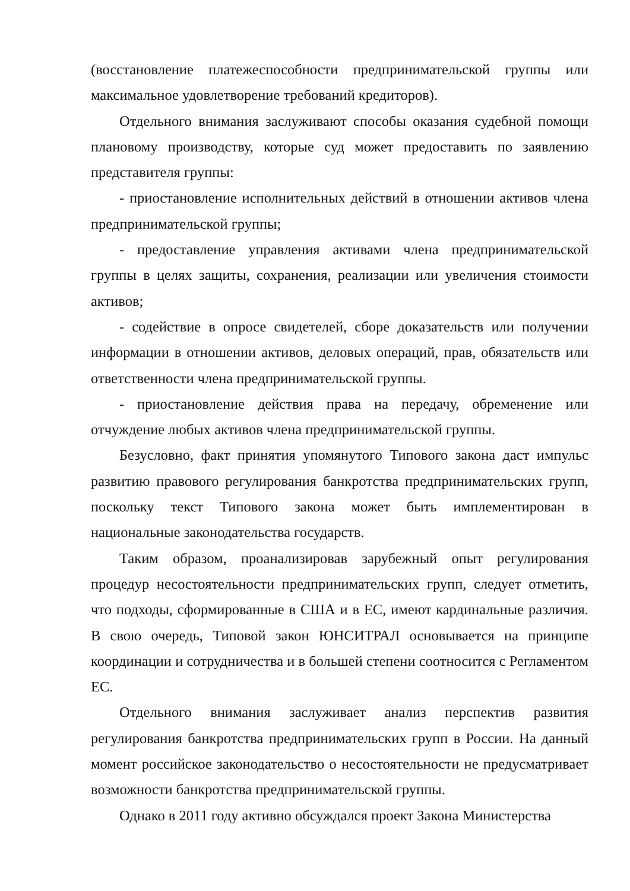(восстановление платежеспособности предпринимательской группы или максимальное удовлетворение требований кредиторов).
Отдельного внимания заслуживают способы оказания судебной помощи плановому производству, которые суд может предоставить по заявлению представителя группы:
- приостановление исполнительных действий в отношении активов члена предпринимательской группы;
- предоставление управления активами члена предпринимательской группы в целях защиты, сохранения, реализации или увеличения стоимости активов;
- содействие в опросе свидетелей, сборе доказательств или получении информации в отношении активов, деловых операций, прав, обязательств или ответственности члена предпринимательской группы.
- приостановление действия права на передачу, обременение или отчуждение любых активов члена предпринимательской группы.
Безусловно, факт принятия упомянутого Типового закона даст импульс развитию правового регулирования банкротства предпринимательских групп, поскольку текст Типового закона может быть имплементирован в национальные законодательства государств.
Таким образом, проанализировав зарубежный опыт регулирования процедур несостоятельности предпринимательских групп, следует отметить, что подходы, сформированные в США и в ЕС, имеют кардинальные различия. В свою очередь, Типовой закон ЮНСИТРАЛ основывается на принципе координации и сотрудничества и в большей степени соотносится с Регламентом ЕС.
Отдельного внимания заслуживает анализ перспектив развития регулирования банкротства предпринимательских групп в России. На данный момент российское законодательство о несостоятельности не предусматривает возможности банкротства предпринимательской группы.
Однако в 2011 году активно обсуждался проект Закона Министерства